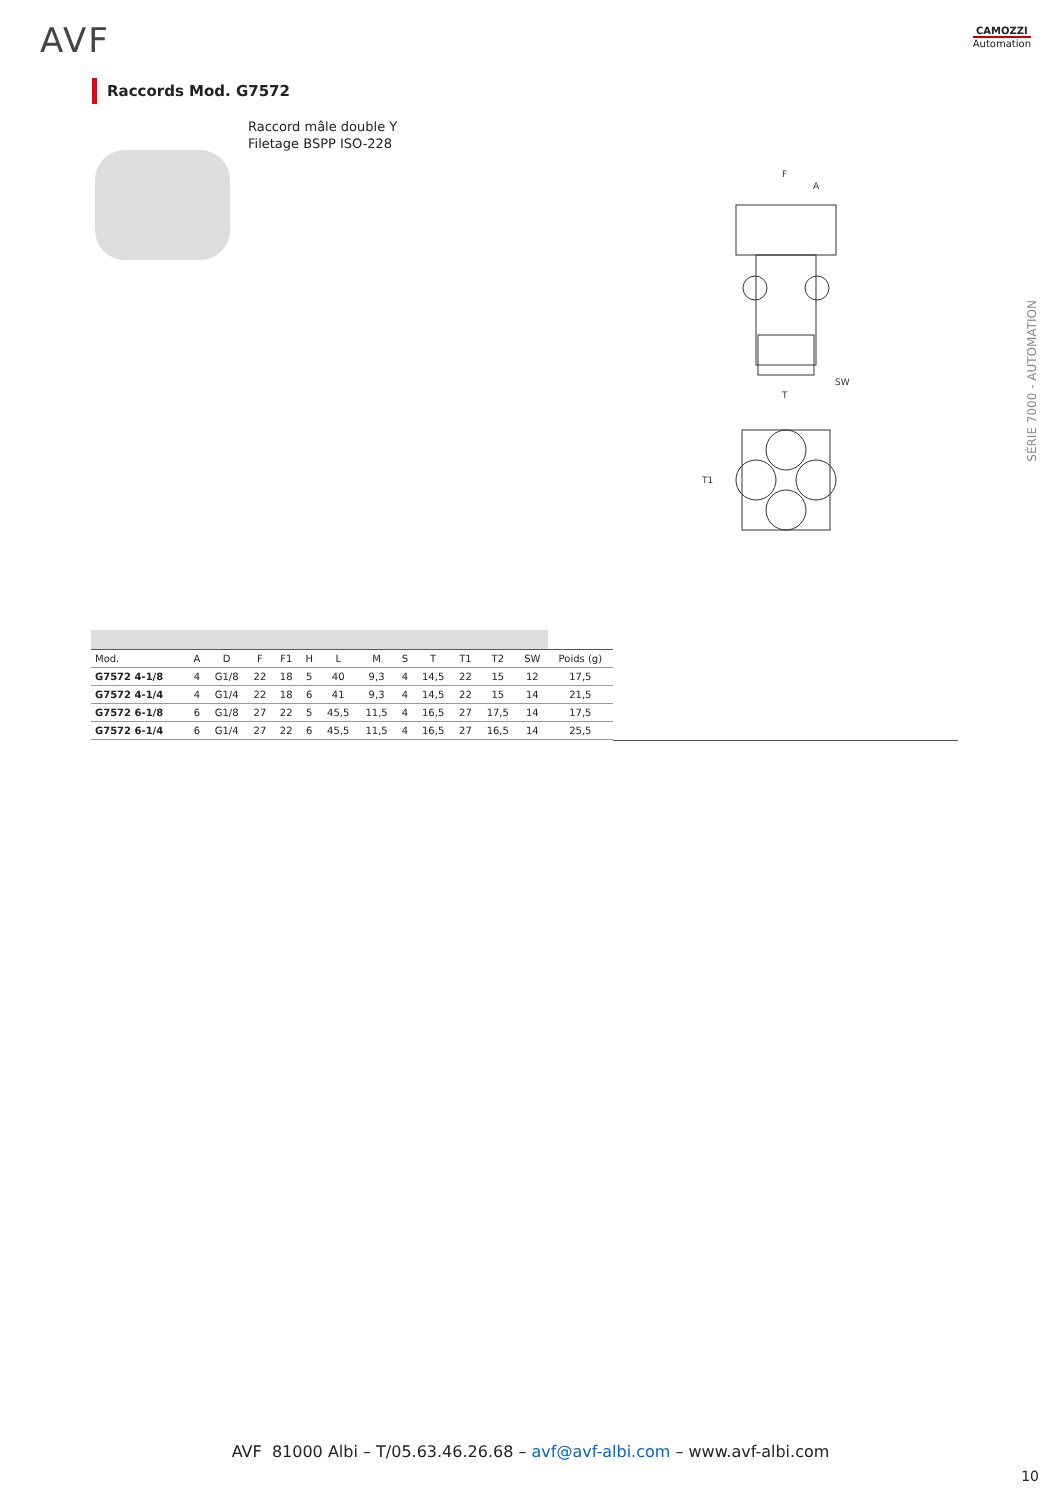AVF CAMOZZI
Automation
Raccords Mod. G7572
Raccord mâle double Y
Filetage BSPP ISO-228
F
A
SW
T
T1
SÉRIE 7000 - AUTOMATION
| Mod. | A | D | F | F1 | H | L | M | S | T | T1 | T2 | SW | Poids (g) |
| G7572 4-1/8 | 4 | G1/8 | 22 | 18 | 5 | 40 | 9,3 | 4 | 14,5 | 22 | 15 | 12 | 17,5 |
| G7572 4-1/4 | 4 | G1/4 | 22 | 18 | 6 | 41 | 9,3 | 4 | 14,5 | 22 | 15 | 14 | 21,5 |
| G7572 6-1/8 | 6 | G1/8 | 27 | 22 | 5 | 45,5 | 11,5 | 4 | 16,5 | 27 | 17,5 | 14 | 17,5 |
| G7572 6-1/4 | 6 | G1/4 | 27 | 22 | 6 | 45,5 | 11,5 | 4 | 16,5 | 27 | 16,5 | 14 | 25,5 |
AVF 81000 Albi – T/05.63.46.26.68 – avf@avf-albi.com – www.avf-albi.com
10